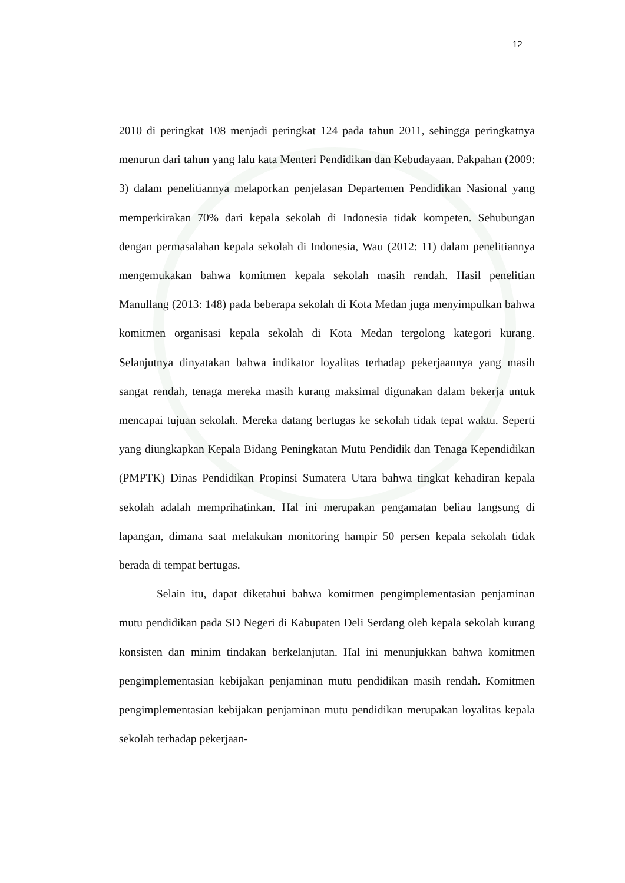12
2010 di peringkat 108 menjadi peringkat 124 pada tahun 2011, sehingga peringkatnya menurun dari tahun yang lalu kata Menteri Pendidikan dan Kebudayaan. Pakpahan (2009: 3) dalam penelitiannya melaporkan penjelasan Departemen Pendidikan Nasional yang memperkirakan 70% dari kepala sekolah di Indonesia tidak kompeten. Sehubungan dengan permasalahan kepala sekolah di Indonesia, Wau (2012: 11) dalam penelitiannya mengemukakan bahwa komitmen kepala sekolah masih rendah. Hasil penelitian Manullang (2013: 148) pada beberapa sekolah di Kota Medan juga menyimpulkan bahwa komitmen organisasi kepala sekolah di Kota Medan tergolong kategori kurang. Selanjutnya dinyatakan bahwa indikator loyalitas terhadap pekerjaannya yang masih sangat rendah, tenaga mereka masih kurang maksimal digunakan dalam bekerja untuk mencapai tujuan sekolah. Mereka datang bertugas ke sekolah tidak tepat waktu. Seperti yang diungkapkan Kepala Bidang Peningkatan Mutu Pendidik dan Tenaga Kependidikan (PMPTK) Dinas Pendidikan Propinsi Sumatera Utara bahwa tingkat kehadiran kepala sekolah adalah memprihatinkan. Hal ini merupakan pengamatan beliau langsung di lapangan, dimana saat melakukan monitoring hampir 50 persen kepala sekolah tidak berada di tempat bertugas.
Selain itu, dapat diketahui bahwa komitmen pengimplementasian penjaminan mutu pendidikan pada SD Negeri di Kabupaten Deli Serdang oleh kepala sekolah kurang konsisten dan minim tindakan berkelanjutan. Hal ini menunjukkan bahwa komitmen pengimplementasian kebijakan penjaminan mutu pendidikan masih rendah. Komitmen pengimplementasian kebijakan penjaminan mutu pendidikan merupakan loyalitas kepala sekolah terhadap pekerjaan-